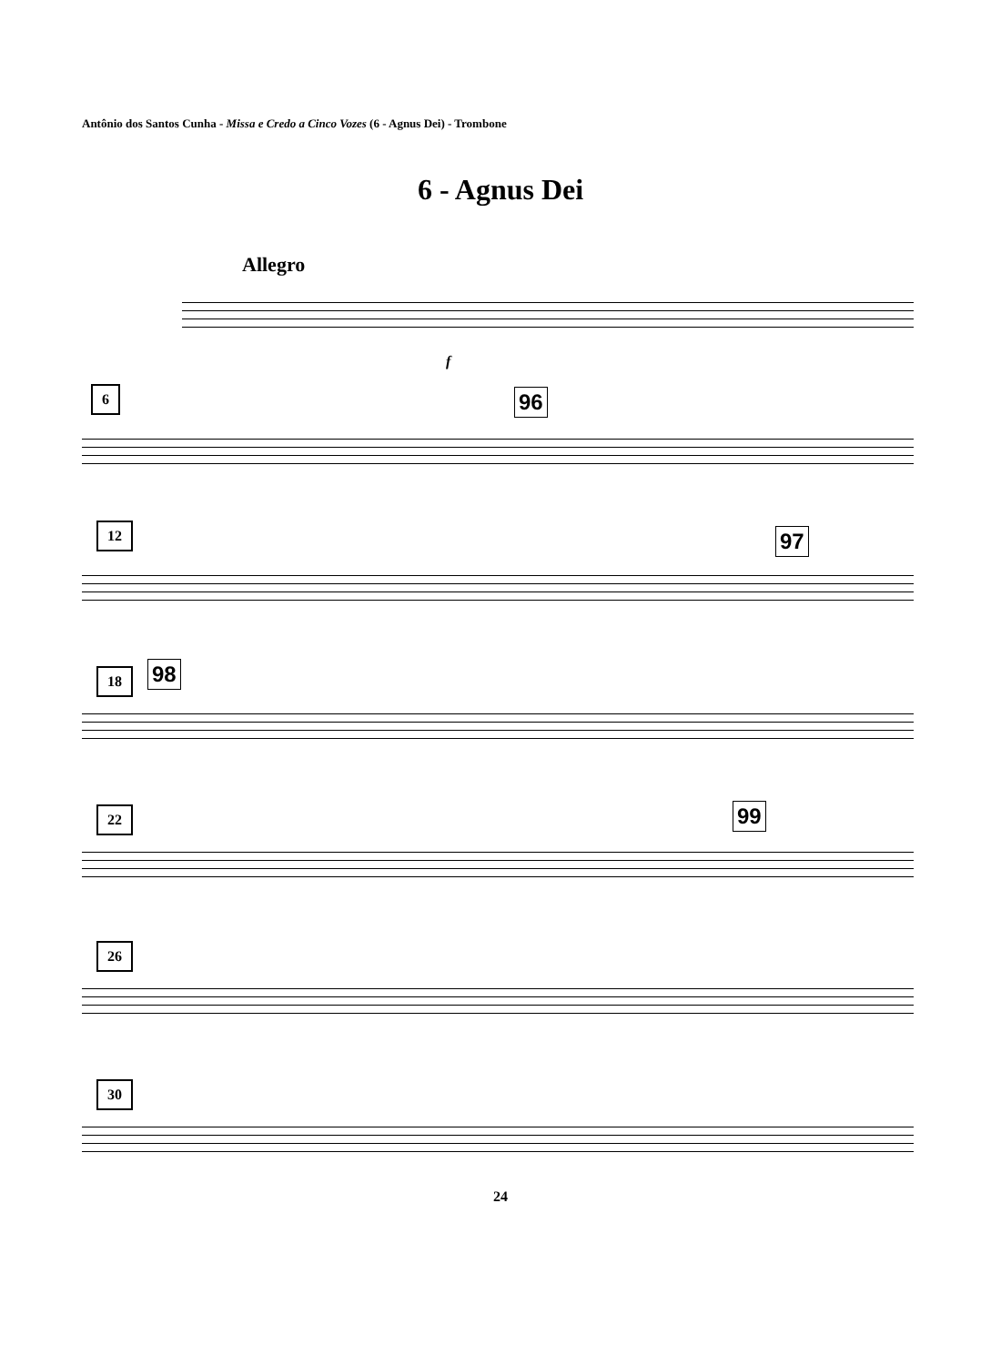Antônio dos Santos Cunha - Missa e Credo a Cinco Vozes (6 - Agnus Dei) - Trombone
6 - Agnus Dei
Allegro
f
6 96
12 97
18 98
22 99
26
30
24